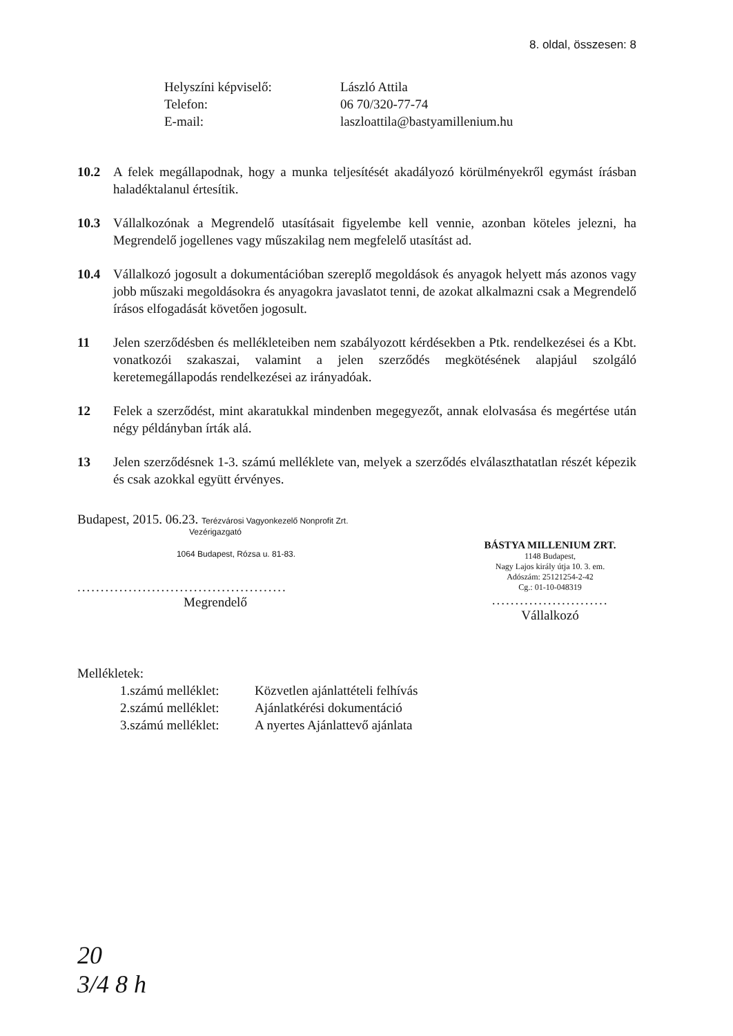8. oldal, összesen: 8
Helyszíni képviselő: László Attila Telefon: 06 70/320-77-74 E-mail: laszloattila@bastyamillenium.hu
10.2 A felek megállapodnak, hogy a munka teljesítését akadályozó körülményekről egymást írásban haladéktalanul értesítik.
10.3 Vállalkozónak a Megrendelő utasításait figyelembe kell vennie, azonban köteles jelezni, ha Megrendelő jogellenes vagy műszakilag nem megfelelő utasítást ad.
10.4 Vállalkozó jogosult a dokumentációban szereplő megoldások és anyagok helyett más azonos vagy jobb műszaki megoldásokra és anyagokra javaslatot tenni, de azokat alkalmazni csak a Megrendelő írásos elfogadását követően jogosult.
11 Jelen szerződésben és mellékleteiben nem szabályozott kérdésekben a Ptk. rendelkezései és a Kbt. vonatkozói szakaszai, valamint a jelen szerződés megkötésének alapjául szolgáló keretemegállapodás rendelkezései az irányadóak.
12 Felek a szerződést, mint akaratukkal mindenben megegyezőt, annak elolvasása és megértése után négy példányban írták alá.
13 Jelen szerződésnek 1-3. számú melléklete van, melyek a szerződés elválaszthatatlan részét képezik és csak azokkal együtt érvényes.
Budapest, 2015. 06.23. Terézvárosi Vagyonkezelő Nonprofit Zrt.
Vezérigazgató
1064 Budapest, Rózsa u. 81-83.
.............................................
Megrendelő
BÁSTYA MILLENIUM ZRT.
1148 Budapest,
Nagy Lajos király útja 10. 3. em.
Adószám: 25121254-2-42
Cg.: 01-10-048319
.........................
Vállalkozó
Mellékletek:
1.számú melléklet: Közvetlen ajánlattételi felhívás 2.számú melléklet: Ajánlatkérési dokumentáció 3.számú melléklet: A nyertes Ajánlattevő ajánlata
20
3/4 8 h